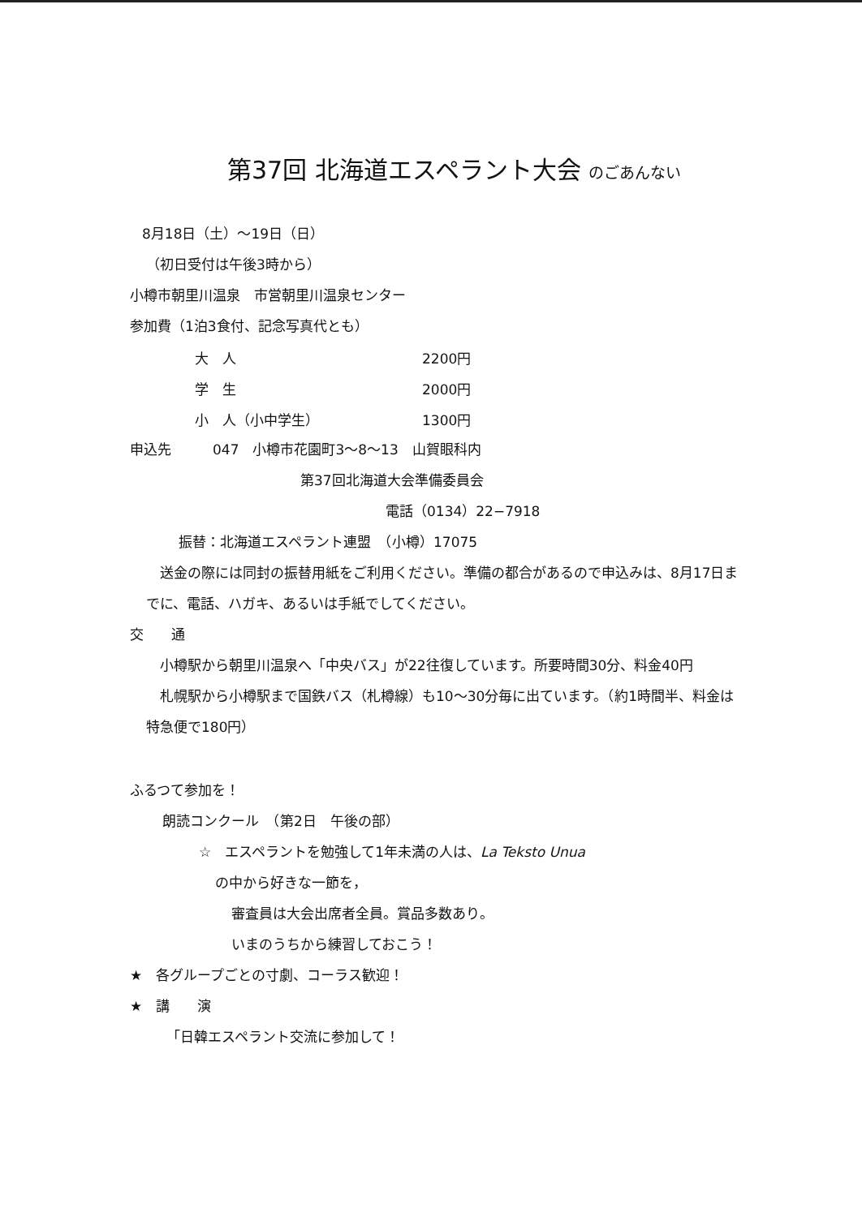第37回 北海道エスペラント大会 のごあんない
8月18日（土）〜19日（日）
（初日受付は午後3時から）
小樽市朝里川温泉　市営朝里川温泉センター
参加費（1泊3食付、記念写真代とも）
| 大 人 | 2200円 |
| 学 生 | 2000円 |
| 小 人（小中学生） | 1300円 |
申込先　　　047　小樽市花園町3〜8〜13　山賀眼科内
第37回北海道大会準備委員会
電話（0134）22−7918
振替：北海道エスペラント連盟　（小樽）17075
　送金の際には同封の振替用紙をご利用ください。準備の都合があるので申込みは、8月17日までに、電話、ハガキ、あるいは手紙でしてください。
交　　通
　小樽駅から朝里川温泉へ「中央バス」が22往復しています。所要時間30分、料金40円
　札幌駅から小樽駅まで国鉄バス（札樽線）も10〜30分毎に出ています。（約1時間半、料金は特急便で180円）
ふるつて参加を！
朗読コンクール　（第2日　午後の部）
☆　エスペラントを勉強して1年未満の人は、La Teksto Unua
の中から好きな一節を，
審査員は大会出席者全員。賞品多数あり。
いまのうちから練習しておこう！
★　各グループごとの寸劇、コーラス歓迎！
★　講　　演
「日韓エスペラント交流に参加して！